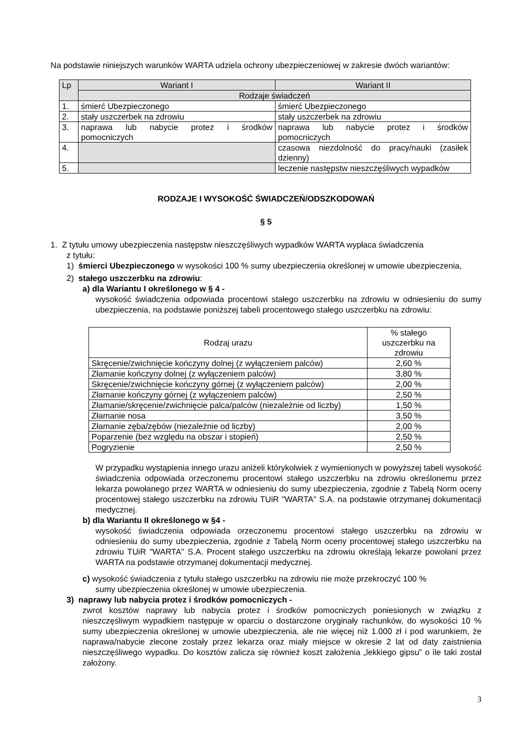Na podstawie niniejszych warunków WARTA udziela ochrony ubezpieczeniowej w zakresie dwóch wariantów:
| Lp | Wariant I | Wariant II |
| --- | --- | --- |
| | Rodzaje świadczeń | |
| 1. | śmierć Ubezpieczonego | śmierć Ubezpieczonego |
| 2. | stały uszczerbek na zdrowiu | stały uszczerbek na zdrowiu |
| 3. | naprawa lub nabycie protez i środków pomocniczych | naprawa lub nabycie protez i środków pomocniczych |
| 4. | | czasowa niezdolność do pracy/nauki (zasiłek dzienny) |
| 5. | | leczenie następstw nieszczęśliwych wypadków |
RODZAJE I WYSOKOŚĆ ŚWIADCZEŃ/ODSZKODOWAŃ
§ 5
1. Z tytułu umowy ubezpieczenia następstw nieszczęśliwych wypadków WARTA wypłaca świadczenia
z tytułu:
1) śmierci Ubezpieczonego w wysokości 100 % sumy ubezpieczenia określonej w umowie ubezpieczenia,
2) stałego uszczerbku na zdrowiu:
a) dla Wariantu I określonego w § 4 -
wysokość świadczenia odpowiada procentowi stałego uszczerbku na zdrowiu w odniesieniu do sumy ubezpieczenia, na podstawie poniższej tabeli procentowego stałego uszczerbku na zdrowiu:
| Rodzaj urazu | % stałego uszczerbku na zdrowiu |
| Skręcenie/zwichnięcie kończyny dolnej (z wyłączeniem palców) | 2,60 % |
| Złamanie kończyny dolnej (z wyłączeniem palców) | 3,80 % |
| Skręcenie/zwichnięcie kończyny górnej (z wyłączeniem palców) | 2,00 % |
| Złamanie kończyny górnej (z wyłączeniem palców) | 2,50 % |
| Złamanie/skręcenie/zwichnięcie palca/palców (niezależnie od liczby) | 1,50 % |
| Złamanie nosa | 3,50 % |
| Złamanie zęba/zębów (niezależnie od liczby) | 2,00 % |
| Poparzenie (bez względu na obszar i stopień) | 2,50 % |
| Pogryzienie | 2,50 % |
W przypadku wystąpienia innego urazu aniżeli którykolwiek z wymienionych w powyższej tabeli wysokość świadczenia odpowiada orzeczonemu procentowi stałego uszczerbku na zdrowiu określonemu przez lekarza powołanego przez WARTA w odniesieniu do sumy ubezpieczenia, zgodnie z Tabelą Norm oceny procentowej stałego uszczerbku na zdrowiu TUiR "WARTA" S.A. na podstawie otrzymanej dokumentacji medycznej.
b) dla Wariantu II określonego w §4 -
wysokość świadczenia odpowiada orzeczonemu procentowi stałego uszczerbku na zdrowiu w odniesieniu do sumy ubezpieczenia, zgodnie z Tabelą Norm oceny procentowej stałego uszczerbku na zdrowiu TUiR "WARTA" S.A. Procent stałego uszczerbku na zdrowiu określają lekarze powołani przez WARTA na podstawie otrzymanej dokumentacji medycznej.
c) wysokość świadczenia z tytułu stałego uszczerbku na zdrowiu nie może przekroczyć 100 %
sumy ubezpieczenia określonej w umowie ubezpieczenia.
3) naprawy lub nabycia protez i środków pomocniczych -
zwrot kosztów naprawy lub nabycia protez i środków pomocniczych poniesionych w związku z nieszczęśliwym wypadkiem następuje w oparciu o dostarczone oryginały rachunków, do wysokości 10 % sumy ubezpieczenia określonej w umowie ubezpieczenia, ale nie więcej niż 1.000 zł i pod warunkiem, że naprawa/nabycie zlecone zostały przez lekarza oraz miały miejsce w okresie 2 lat od daty zaistnienia nieszczęśliwego wypadku. Do kosztów zalicza się również koszt założenia „lekkiego gipsu” o ile taki został założony.
3